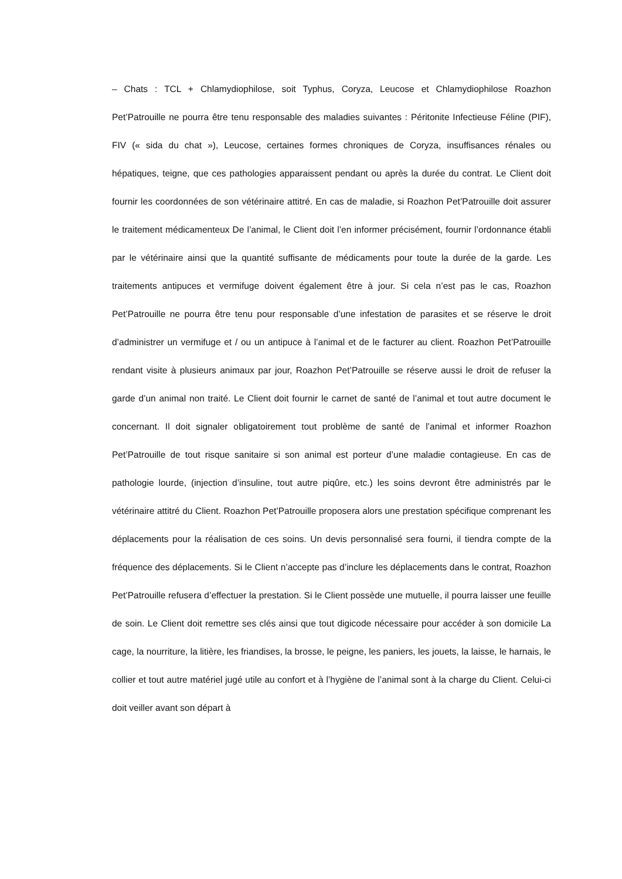– Chats : TCL + Chlamydiophilose, soit Typhus, Coryza, Leucose et Chlamydiophilose Roazhon Pet’Patrouille ne pourra être tenu responsable des maladies suivantes : Péritonite Infectieuse Féline (PIF), FIV (« sida du chat »), Leucose, certaines formes chroniques de Coryza, insuffisances rénales ou hépatiques, teigne, que ces pathologies apparaissent pendant ou après la durée du contrat. Le Client doit fournir les coordonnées de son vétérinaire attitré. En cas de maladie, si Roazhon Pet’Patrouille doit assurer le traitement médicamenteux De l’animal, le Client doit l’en informer précisément, fournir l’ordonnance établi par le vétérinaire ainsi que la quantité suffisante de médicaments pour toute la durée de la garde. Les traitements antipuces et vermifuge doivent également être à jour. Si cela n’est pas le cas, Roazhon Pet’Patrouille ne pourra être tenu pour responsable d’une infestation de parasites et se réserve le droit d’administrer un vermifuge et / ou un antipuce à l’animal et de le facturer au client. Roazhon Pet’Patrouille rendant visite à plusieurs animaux par jour, Roazhon Pet’Patrouille se réserve aussi le droit de refuser la garde d’un animal non traité. Le Client doit fournir le carnet de santé de l’animal et tout autre document le concernant. Il doit signaler obligatoirement tout problème de santé de l’animal et informer Roazhon Pet’Patrouille de tout risque sanitaire si son animal est porteur d’une maladie contagieuse. En cas de pathologie lourde, (injection d’insuline, tout autre piqûre, etc.) les soins devront être administrés par le vétérinaire attitré du Client. Roazhon Pet’Patrouille proposera alors une prestation spécifique comprenant les déplacements pour la réalisation de ces soins. Un devis personnalisé sera fourni, il tiendra compte de la fréquence des déplacements. Si le Client n’accepte pas d’inclure les déplacements dans le contrat, Roazhon Pet’Patrouille refusera d’effectuer la prestation. Si le Client possède une mutuelle, il pourra laisser une feuille de soin. Le Client doit remettre ses clés ainsi que tout digicode nécessaire pour accéder à son domicile La cage, la nourriture, la litière, les friandises, la brosse, le peigne, les paniers, les jouets, la laisse, le harnais, le collier et tout autre matériel jugé utile au confort et à l’hygiène de l’animal sont à la charge du Client. Celui-ci doit veiller avant son départ à